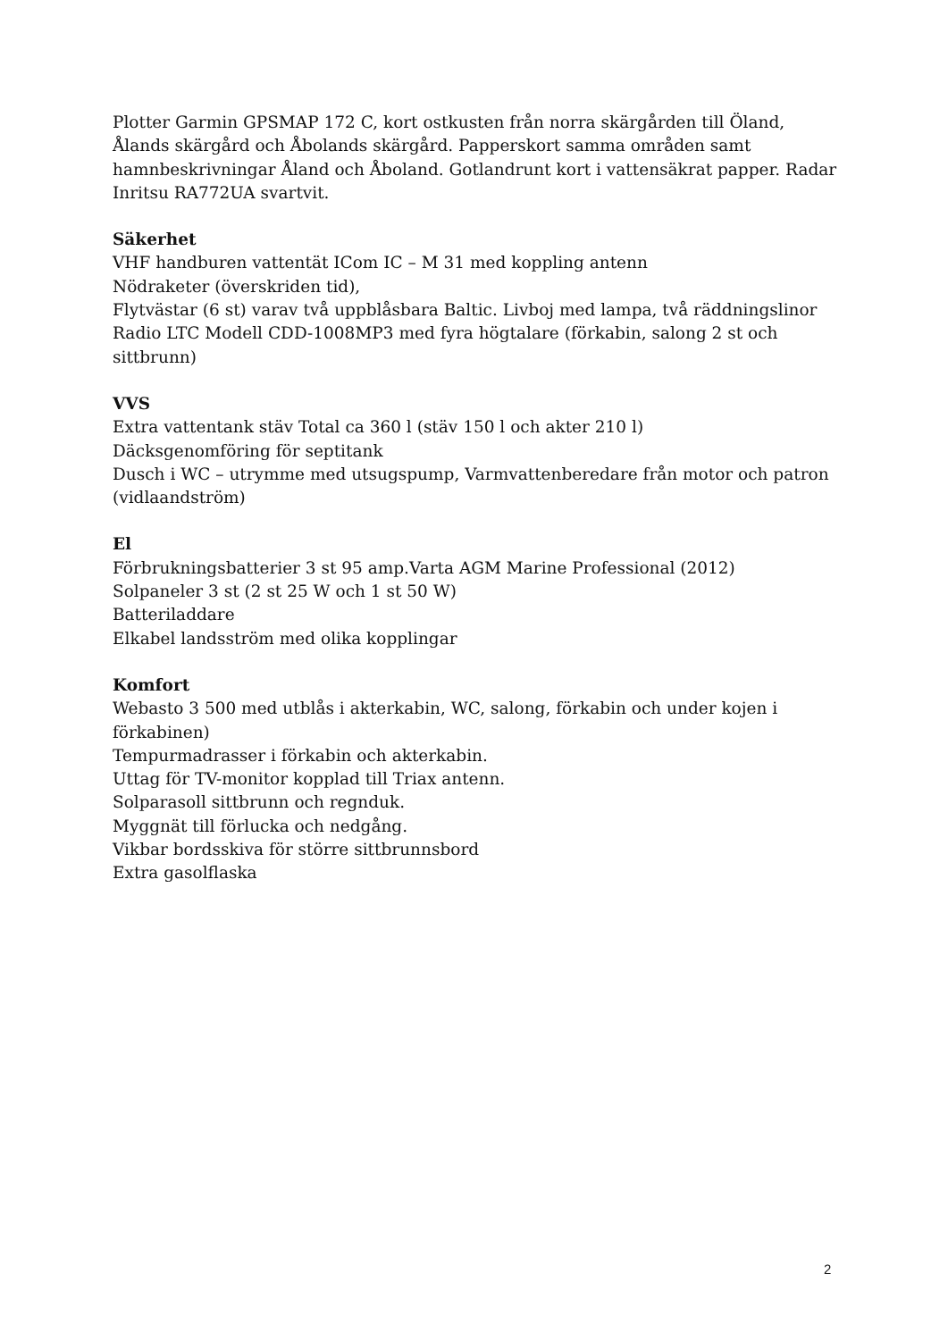Plotter Garmin GPSMAP 172 C, kort ostkusten från norra skärgården till Öland, Ålands skärgård och Åbolands skärgård. Papperskort samma områden samt hamnbeskrivningar Åland och Åboland. Gotlandrunt kort i vattensäkrat papper. Radar Inritsu RA772UA svartvit.
Säkerhet
VHF handburen vattentät ICom IC – M 31 med koppling antenn
Nödraketer (överskriden tid),
Flytvästar (6 st) varav två uppblåsbara Baltic. Livboj med lampa, två räddningslinor
Radio LTC Modell CDD-1008MP3 med fyra högtalare (förkabin, salong 2 st och sittbrunn)
VVS
Extra vattentank stäv Total ca 360 l (stäv 150 l och akter 210 l)
Däcksgenomföring för septitank
Dusch i WC – utrymme med utsugspump, Varmvattenberedare från motor och patron (vidlaandström)
El
Förbrukningsbatterier 3 st 95 amp.Varta AGM Marine Professional (2012)
Solpaneler 3 st (2 st 25 W och 1 st 50 W)
Batteriladdare
Elkabel landsström med olika kopplingar
Komfort
Webasto 3 500 med utblås i akterkabin, WC, salong, förkabin och under kojen i förkabinen)
Tempurmadrasser i förkabin och akterkabin.
Uttag för TV-monitor kopplad till Triax antenn.
Solparasoll sittbrunn och regnduk.
Myggnät till förlucka och nedgång.
Vikbar bordsskiva för större sittbrunnsbord
Extra gasolflaska
2